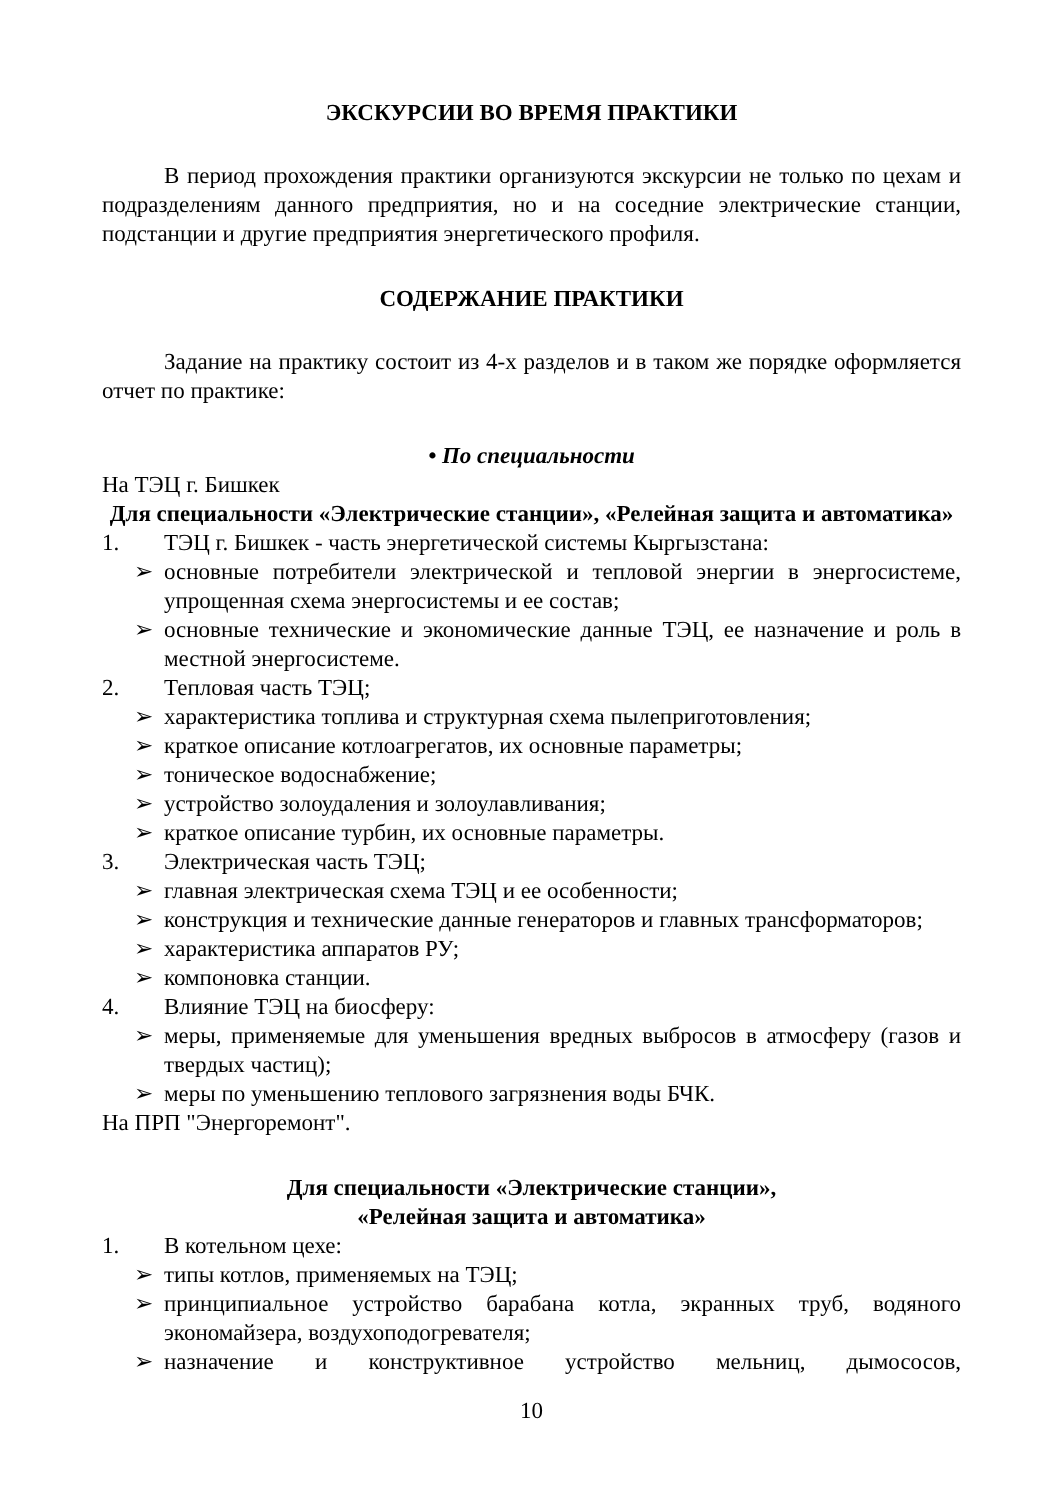ЭКСКУРСИИ ВО ВРЕМЯ ПРАКТИКИ
В период прохождения практики организуются экскурсии не только по цехам и подразделениям данного предприятия, но и на соседние электрические станции, подстанции и другие предприятия энергетического профиля.
СОДЕРЖАНИЕ ПРАКТИКИ
Задание на практику состоит из 4-х разделов и в таком же порядке оформляется отчет по практике:
• По специальности
На ТЭЦ г. Бишкек
Для специальности «Электрические станции», «Релейная защита и автоматика»
1. ТЭЦ г. Бишкек - часть энергетической системы Кыргызстана:
➢ основные потребители электрической и тепловой энергии в энергосистеме, упрощенная схема энергосистемы и ее состав;
➢ основные технические и экономические данные ТЭЦ, ее назначение и роль в местной энергосистеме.
2. Тепловая часть ТЭЦ;
➢ характеристика топлива и структурная схема пылеприготовления;
➢ краткое описание котлоагрегатов, их основные параметры;
➢ тоническое водоснабжение;
➢ устройство золоудаления и золоулавливания;
➢ краткое описание турбин, их основные параметры.
3. Электрическая часть ТЭЦ;
➢ главная электрическая схема ТЭЦ и ее особенности;
➢ конструкция и технические данные генераторов и главных трансформаторов;
➢ характеристика аппаратов РУ;
➢ компоновка станции.
4. Влияние ТЭЦ на биосферу:
➢ меры, применяемые для уменьшения вредных выбросов в атмосферу (газов и твердых частиц);
➢ меры по уменьшению теплового загрязнения воды БЧК.
На ПРП "Энергоремонт".
Для специальности «Электрические станции»,
«Релейная защита и автоматика»
1. В котельном цехе:
➢ типы котлов, применяемых на ТЭЦ;
➢ принципиальное устройство барабана котла, экранных труб, водяного экономайзера, воздухоподогревателя;
➢ назначение и конструктивное устройство мельниц, дымососов,
10